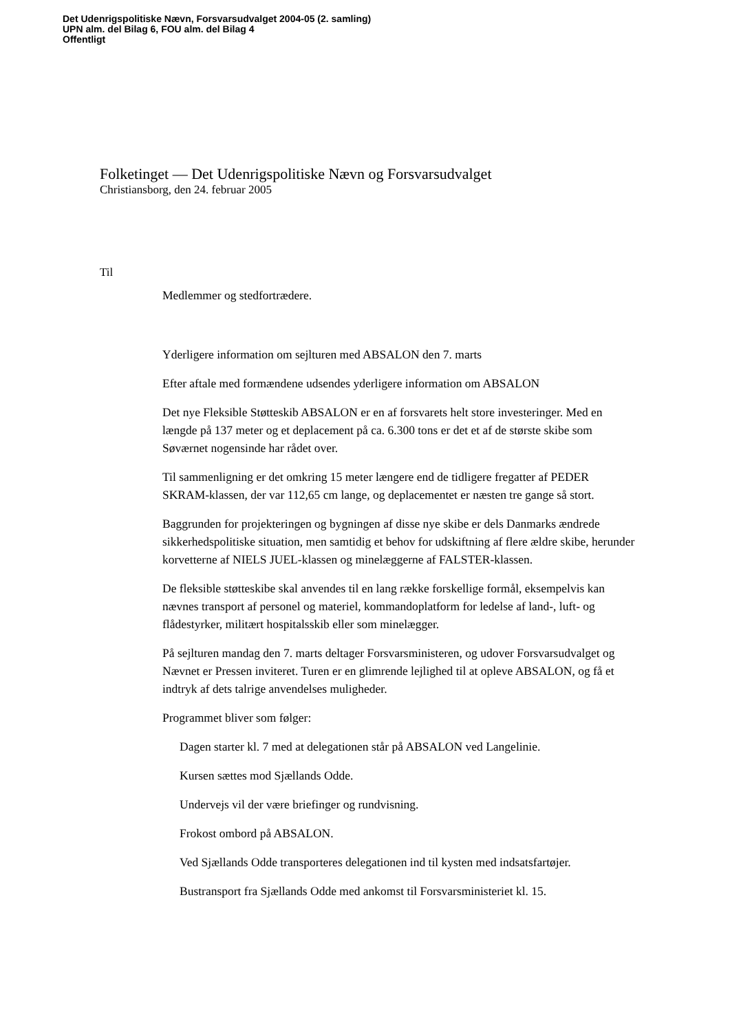Det Udenrigspolitiske Nævn, Forsvarsudvalget 2004-05 (2. samling)
UPN alm. del Bilag 6, FOU alm. del Bilag 4
Offentligt
Folketinget — Det Udenrigspolitiske Nævn og Forsvarsudvalget
Christiansborg, den 24. februar 2005
Til
Medlemmer og stedfortrædere.
Yderligere information om sejlturen med ABSALON den 7. marts
Efter aftale med formændene udsendes yderligere information om ABSALON
Det nye Fleksible Støtteskib ABSALON er en af forsvarets helt store investeringer. Med en længde på 137 meter og et deplacement på ca. 6.300 tons er det et af de største skibe som Søværnet nogensinde har rådet over.
Til sammenligning er det omkring 15 meter længere end de tidligere fregatter af PEDER SKRAM-klassen, der var 112,65 cm lange, og deplacementet er næsten tre gange så stort.
Baggrunden for projekteringen og bygningen af disse nye skibe er dels Danmarks ændrede sikkerhedspolitiske situation, men samtidig et behov for udskiftning af flere ældre skibe, herunder korvetterne af NIELS JUEL-klassen og minelæggerne af FALSTER-klassen.
De fleksible støtteskibe skal anvendes til en lang række forskellige formål, eksempelvis kan nævnes transport af personel og materiel, kommandoplatform for ledelse af land-, luft- og flådestyrker, militært hospitalsskib eller som minelægger.
På sejlturen mandag den 7. marts deltager Forsvarsministeren, og udover Forsvarsudvalget og Nævnet er Pressen inviteret. Turen er en glimrende lejlighed til at opleve ABSALON, og få et indtryk af dets talrige anvendelses muligheder.
Programmet bliver som følger:
Dagen starter kl. 7 med at delegationen står på ABSALON ved Langelinie.
Kursen sættes mod Sjællands Odde.
Undervejs vil der være briefinger og rundvisning.
Frokost ombord på ABSALON.
Ved Sjællands Odde transporteres delegationen ind til kysten med indsatsfartøjer.
Bustransport fra Sjællands Odde med ankomst til Forsvarsministeriet kl. 15.